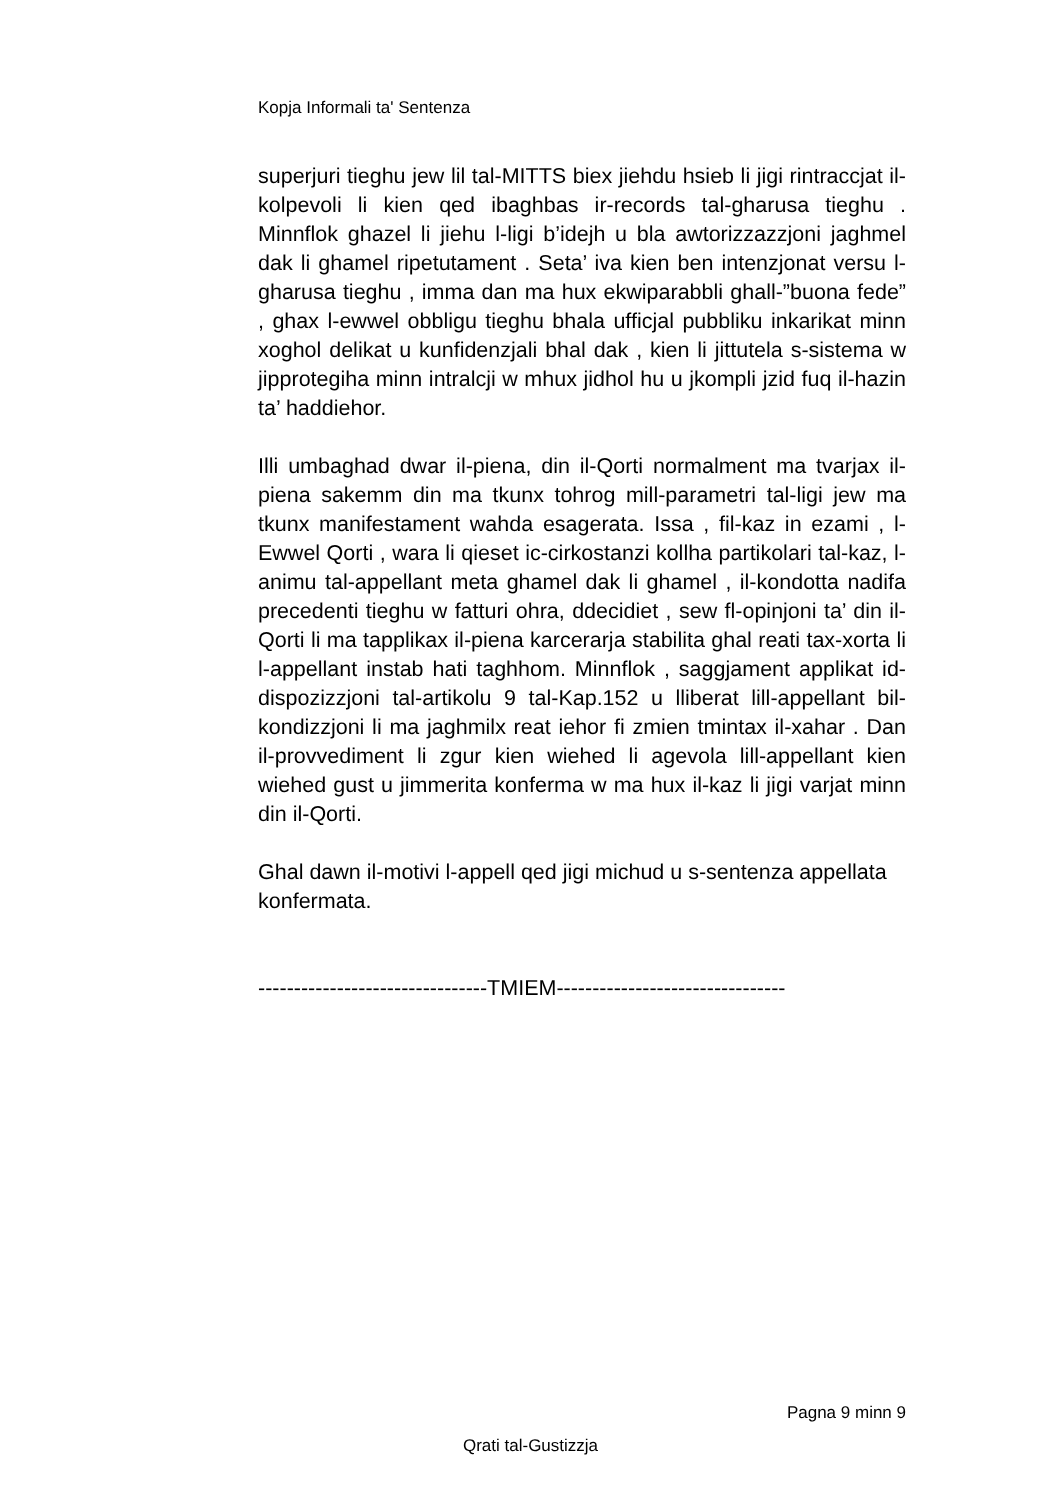Kopja Informali ta' Sentenza
superjuri tieghu jew lil tal-MITTS biex jiehdu hsieb li jigi rintraccjat il-kolpevoli li kien qed ibaghbas ir-records tal-gharusa tieghu . Minnflok ghazel li jiehu l-ligi b’idejh u bla awtorizzazzjoni jaghmel dak li ghamel ripetutament . Seta’ iva kien ben intenzjonat versu l-gharusa tieghu , imma dan ma hux ekwiparabbli ghall-”buona fede” , ghax l-ewwel obbligu tieghu bhala ufficjal pubbliku inkarikat minn xoghol delikat u kunfidenzjali bhal dak , kien li jittutela s-sistema w jipprotegiha minn intralcji w mhux jidhol hu u jkompli jzid fuq il-hazin ta’ haddiehor.
Illi umbaghad dwar il-piena, din il-Qorti normalment ma tvarjax il-piena sakemm din ma tkunx tohrog mill-parametri tal-ligi jew ma tkunx manifestament wahda esagerata. Issa , fil-kaz in ezami , l-Ewwel Qorti , wara li qieset ic-cirkostanzi kollha partikolari tal-kaz, l-animu tal-appellant meta ghamel dak li ghamel , il-kondotta nadifa precedenti tieghu w fatturi ohra, ddecidiet , sew fl-opinjoni ta’ din il-Qorti li ma tapplikax il-piena karcerarja stabilita ghal reati tax-xorta li l-appellant instab hati taghhom. Minnflok , saggjament applikat id-dispozizzjoni tal-artikolu 9 tal-Kap.152 u lliberat lill-appellant bil-kondizzjoni li ma jaghmilx reat iehor fi zmien tmintax il-xahar . Dan il-provvediment li zgur kien wiehed li agevola lill-appellant kien wiehed gust u jimmerita konferma w ma hux il-kaz li jigi varjat minn din il-Qorti.
Ghal dawn il-motivi l-appell qed jigi michud u s-sentenza appellata konfermata.
--------------------------------TMIEM--------------------------------
Pagna 9 minn 9
Qrati tal-Gustizzja